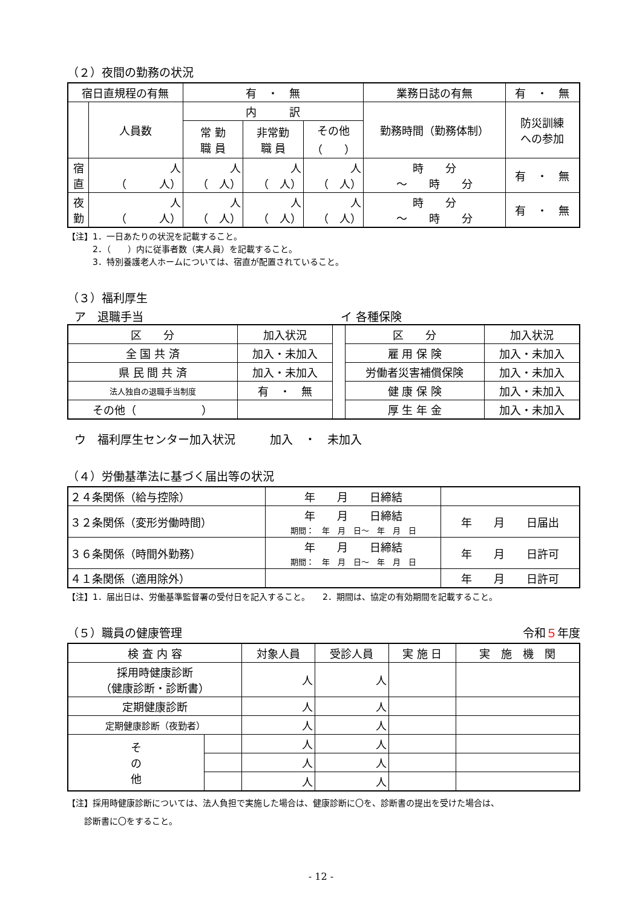（２）夜間の勤務の状況
| 宿日直規程の有無 | | 有 ・ 無 | | | 業務日誌の有無 | 有 ・ 無 | |
| | 人員数 | 内 訳 | | | 勤務時間（勤務体制） | | 防災訓練 への参加 |
| | | 常 勤 職 員 | 非常勤 職 員 | その他 （ ） | | | |
| 宿 直 | 人 （ 人） | 人 （ 人） | 人 （ 人） | 人 （ 人） | 時 分 ～ 時 分 | | 有 ・ 無 |
| 夜 勤 | 人 （ 人） | 人 （ 人） | 人 （ 人） | 人 （ 人） | 時 分 ～ 時 分 | | 有 ・ 無 |
【注】1．一日あたりの状況を記載すること。
　　　2．（　　）内に従事者数（実人員）を記載すること。
　　　3．特別養護老人ホームについては、宿直が配置されていること。
（３）福利厚生
ア　退職手当 イ 各種保険
| 区 分 | 加入状況 | | 区 分 | 加入状況 |
| 全 国 共 済 | 加入・未加入 | | 雇 用 保 険 | 加入・未加入 |
| 県 民 間 共 済 | 加入・未加入 | | 労働者災害補償保険 | 加入・未加入 |
| 法人独自の退職手当制度 | 有 ・ 無 | | 健 康 保 険 | 加入・未加入 |
| その他（ ） | | | 厚 生 年 金 | 加入・未加入 |
ウ　福利厚生センター加入状況　　　加入　・　未加入
（４）労働基準法に基づく届出等の状況
| ２４条関係（給与控除） | 年 月 日締結 | |
| ３２条関係（変形労働時間） | 年 月 日締結 期間： 年 月 日～ 年 月 日 | 年 月 日届出 |
| ３６条関係（時間外勤務） | 年 月 日締結 期間： 年 月 日～ 年 月 日 | 年 月 日許可 |
| ４１条関係（適用除外） | | 年 月 日許可 |
【注】1．届出日は、労働基準監督署の受付日を記入すること。　　2．期間は、協定の有効期間を記載すること。
（５）職員の健康管理 令和５年度
| 検 査 内 容 | | 対象人員 | 受診人員 | 実 施 日 | 実 施 機 関 |
| 採用時健康診断 （健康診断・診断書） | | 人 | 人 | | |
| 定期健康診断 | | 人 | 人 | | |
| 定期健康診断（夜勤者） | | 人 | 人 | | |
| そ の 他 | | 人 | 人 | | |
| | | 人 | 人 | | |
| | | 人 | 人 | | |
【注】採用時健康診断については、法人負担で実施した場合は、健康診断に〇を、診断書の提出を受けた場合は、
　　診断書に〇をすること。
- 12 -